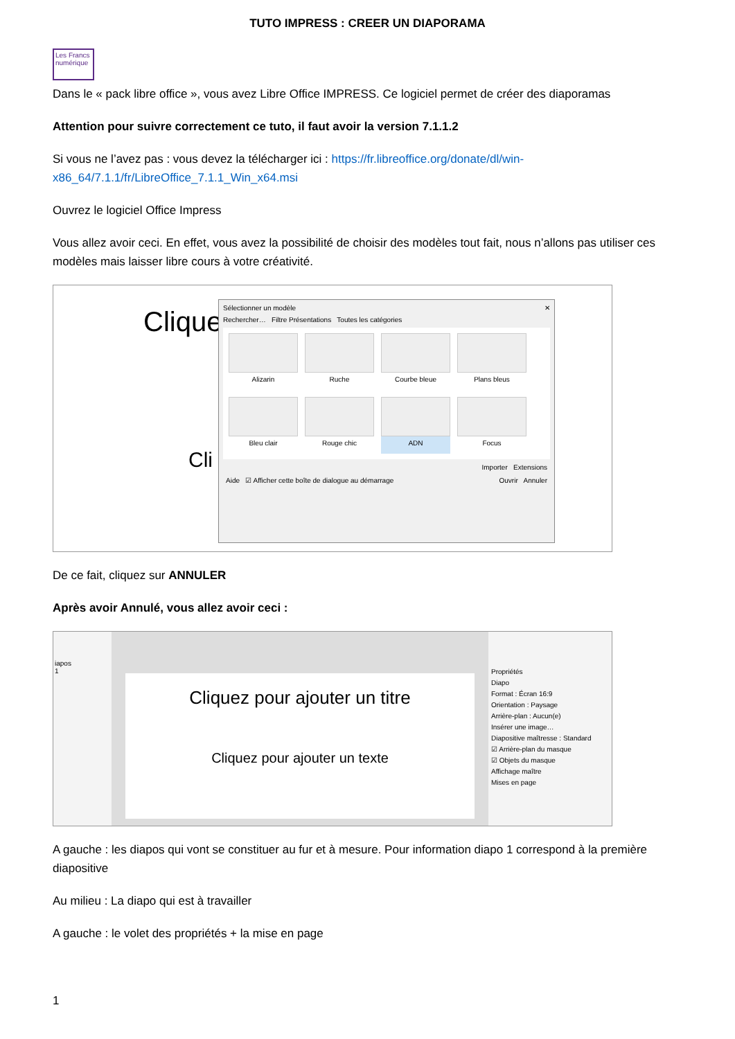TUTO IMPRESS : CREER UN DIAPORAMA
Les Francs numérique
Dans le « pack libre office », vous avez Libre Office IMPRESS. Ce logiciel permet de créer des diaporamas
Attention pour suivre correctement ce tuto, il faut avoir la version 7.1.1.2
Si vous ne l’avez pas : vous devez la télécharger ici : https://fr.libreoffice.org/donate/dl/win-x86_64/7.1.1/fr/LibreOffice_7.1.1_Win_x64.msi
Ouvrez le logiciel Office Impress
Vous allez avoir ceci. En effet, vous avez la possibilité de choisir des modèles tout fait, nous n’allons pas utiliser ces modèles mais laisser libre cours à votre créativité.
Clique
Cli
Sélectionner un modèle ✕
Rechercher… Filtre Présentations Toutes les catégories
Alizarin
Ruche
Courbe bleue
Plans bleus
Bleu clair
Rouge chic
ADN
Focus
Importer Extensions
Aide ☑ Afficher cette boîte de dialogue au démarrage Ouvrir Annuler
De ce fait, cliquez sur ANNULER
Après avoir Annulé, vous allez avoir ceci :
iapos
1
Cliquez pour ajouter un titre
Cliquez pour ajouter un texte
Propriétés
Diapo
Format : Écran 16:9
Orientation : Paysage
Arrière-plan : Aucun(e)
Insérer une image…
Diapositive maîtresse : Standard
☑ Arrière-plan du masque
☑ Objets du masque
Affichage maître
Mises en page
A gauche : les diapos qui vont se constituer au fur et à mesure. Pour information diapo 1 correspond à la première diapositive
Au milieu : La diapo qui est à travailler
A gauche : le volet des propriétés + la mise en page
1